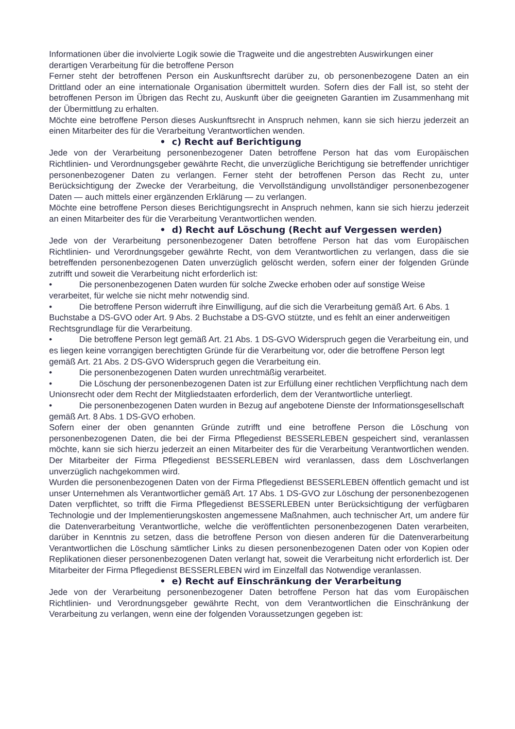Informationen über die involvierte Logik sowie die Tragweite und die angestrebten Auswirkungen einer derartigen Verarbeitung für die betroffene Person
Ferner steht der betroffenen Person ein Auskunftsrecht darüber zu, ob personenbezogene Daten an ein Drittland oder an eine internationale Organisation übermittelt wurden. Sofern dies der Fall ist, so steht der betroffenen Person im Übrigen das Recht zu, Auskunft über die geeigneten Garantien im Zusammenhang mit der Übermittlung zu erhalten.
Möchte eine betroffene Person dieses Auskunftsrecht in Anspruch nehmen, kann sie sich hierzu jederzeit an einen Mitarbeiter des für die Verarbeitung Verantwortlichen wenden.
• c) Recht auf Berichtigung
Jede von der Verarbeitung personenbezogener Daten betroffene Person hat das vom Europäischen Richtlinien- und Verordnungsgeber gewährte Recht, die unverzügliche Berichtigung sie betreffender unrichtiger personenbezogener Daten zu verlangen. Ferner steht der betroffenen Person das Recht zu, unter Berücksichtigung der Zwecke der Verarbeitung, die Vervollständigung unvollständiger personenbezogener Daten — auch mittels einer ergänzenden Erklärung — zu verlangen.
Möchte eine betroffene Person dieses Berichtigungsrecht in Anspruch nehmen, kann sie sich hierzu jederzeit an einen Mitarbeiter des für die Verarbeitung Verantwortlichen wenden.
• d) Recht auf Löschung (Recht auf Vergessen werden)
Jede von der Verarbeitung personenbezogener Daten betroffene Person hat das vom Europäischen Richtlinien- und Verordnungsgeber gewährte Recht, von dem Verantwortlichen zu verlangen, dass die sie betreffenden personenbezogenen Daten unverzüglich gelöscht werden, sofern einer der folgenden Gründe zutrifft und soweit die Verarbeitung nicht erforderlich ist:
• Die personenbezogenen Daten wurden für solche Zwecke erhoben oder auf sonstige Weise verarbeitet, für welche sie nicht mehr notwendig sind.
• Die betroffene Person widerruft ihre Einwilligung, auf die sich die Verarbeitung gemäß Art. 6 Abs. 1 Buchstabe a DS-GVO oder Art. 9 Abs. 2 Buchstabe a DS-GVO stützte, und es fehlt an einer anderweitigen Rechtsgrundlage für die Verarbeitung.
• Die betroffene Person legt gemäß Art. 21 Abs. 1 DS-GVO Widerspruch gegen die Verarbeitung ein, und es liegen keine vorrangigen berechtigten Gründe für die Verarbeitung vor, oder die betroffene Person legt gemäß Art. 21 Abs. 2 DS-GVO Widerspruch gegen die Verarbeitung ein.
• Die personenbezogenen Daten wurden unrechtmäßig verarbeitet.
• Die Löschung der personenbezogenen Daten ist zur Erfüllung einer rechtlichen Verpflichtung nach dem Unionsrecht oder dem Recht der Mitgliedstaaten erforderlich, dem der Verantwortliche unterliegt.
• Die personenbezogenen Daten wurden in Bezug auf angebotene Dienste der Informationsgesellschaft gemäß Art. 8 Abs. 1 DS-GVO erhoben.
Sofern einer der oben genannten Gründe zutrifft und eine betroffene Person die Löschung von personenbezogenen Daten, die bei der Firma Pflegedienst BESSERLEBEN gespeichert sind, veranlassen möchte, kann sie sich hierzu jederzeit an einen Mitarbeiter des für die Verarbeitung Verantwortlichen wenden. Der Mitarbeiter der Firma Pflegedienst BESSERLEBEN wird veranlassen, dass dem Löschverlangen unverzüglich nachgekommen wird.
Wurden die personenbezogenen Daten von der Firma Pflegedienst BESSERLEBEN öffentlich gemacht und ist unser Unternehmen als Verantwortlicher gemäß Art. 17 Abs. 1 DS-GVO zur Löschung der personenbezogenen Daten verpflichtet, so trifft die Firma Pflegedienst BESSERLEBEN unter Berücksichtigung der verfügbaren Technologie und der Implementierungskosten angemessene Maßnahmen, auch technischer Art, um andere für die Datenverarbeitung Verantwortliche, welche die veröffentlichten personenbezogenen Daten verarbeiten, darüber in Kenntnis zu setzen, dass die betroffene Person von diesen anderen für die Datenverarbeitung Verantwortlichen die Löschung sämtlicher Links zu diesen personenbezogenen Daten oder von Kopien oder Replikationen dieser personenbezogenen Daten verlangt hat, soweit die Verarbeitung nicht erforderlich ist. Der Mitarbeiter der Firma Pflegedienst BESSERLEBEN wird im Einzelfall das Notwendige veranlassen.
• e) Recht auf Einschränkung der Verarbeitung
Jede von der Verarbeitung personenbezogener Daten betroffene Person hat das vom Europäischen Richtlinien- und Verordnungsgeber gewährte Recht, von dem Verantwortlichen die Einschränkung der Verarbeitung zu verlangen, wenn eine der folgenden Voraussetzungen gegeben ist: